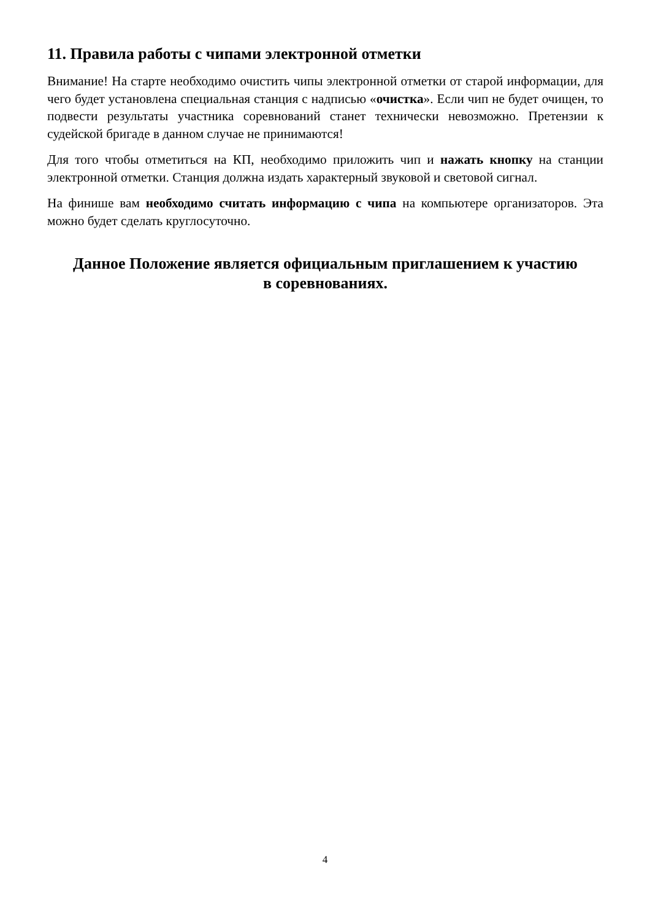11. Правила работы с чипами электронной отметки
Внимание! На старте необходимо очистить чипы электронной отметки от старой информации, для чего будет установлена специальная станция с надписью «очистка». Если чип не будет очищен, то подвести результаты участника соревнований станет технически невозможно. Претензии к судейской бригаде в данном случае не принимаются!
Для того чтобы отметиться на КП, необходимо приложить чип и нажать кнопку на станции электронной отметки. Станция должна издать характерный звуковой и световой сигнал.
На финише вам необходимо считать информацию с чипа на компьютере организаторов. Эта можно будет сделать круглосуточно.
Данное Положение является официальным приглашением к участию
в соревнованиях.
4